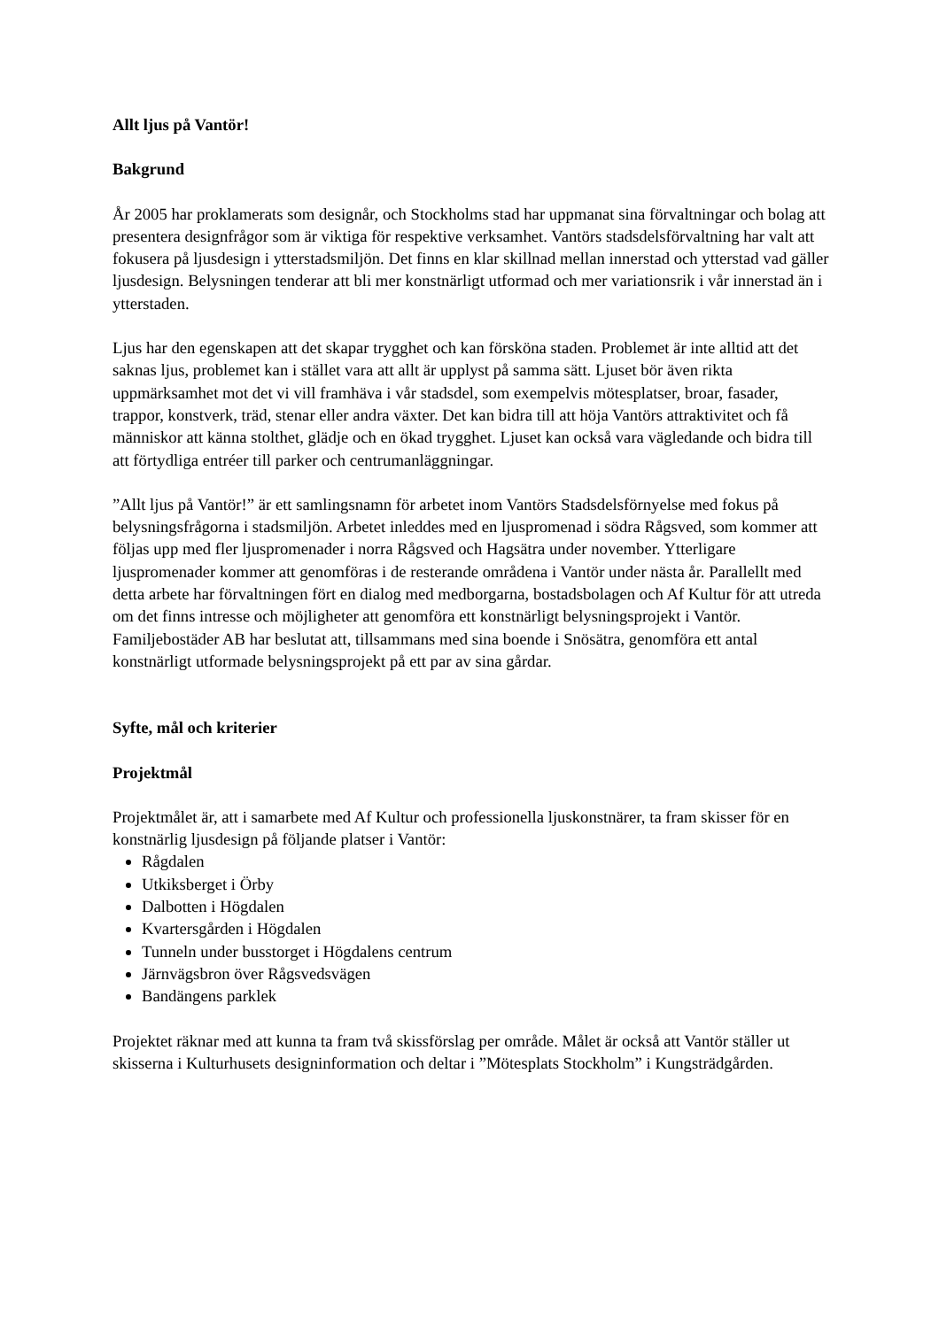Allt ljus på Vantör!
Bakgrund
År 2005 har proklamerats som designår, och Stockholms stad har uppmanat sina förvaltningar och bolag att presentera designfrågor som är viktiga för respektive verksamhet. Vantörs stadsdelsförvaltning har valt att fokusera på ljusdesign i ytterstadsmiljön. Det finns en klar skillnad mellan innerstad och ytterstad vad gäller ljusdesign. Belysningen tenderar att bli mer konstnärligt utformad och mer variationsrik i vår innerstad än i ytterstaden.
Ljus har den egenskapen att det skapar trygghet och kan försköna staden. Problemet är inte alltid att det saknas ljus, problemet kan i stället vara att allt är upplyst på samma sätt. Ljuset bör även rikta uppmärksamhet mot det vi vill framhäva i vår stadsdel, som exempelvis mötesplatser, broar, fasader, trappor, konstverk, träd, stenar eller andra växter. Det kan bidra till att höja Vantörs attraktivitet och få människor att känna stolthet, glädje och en ökad trygghet. Ljuset kan också vara vägledande och bidra till att förtydliga entréer till parker och centrumanläggningar.
”Allt ljus på Vantör!” är ett samlingsnamn för arbetet inom Vantörs Stadsdelsförnyelse med fokus på belysningsfrågorna i stadsmiljön. Arbetet inleddes med en ljuspromenad i södra Rågsved, som kommer att följas upp med fler ljuspromenader i norra Rågsved och Hagsätra under november. Ytterligare ljuspromenader kommer att genomföras i de resterande områdena i Vantör under nästa år. Parallellt med detta arbete har förvaltningen fört en dialog med medborgarna, bostadsbolagen och Af Kultur för att utreda om det finns intresse och möjligheter att genomföra ett konstnärligt belysningsprojekt i Vantör. Familjebostäder AB har beslutat att, tillsammans med sina boende i Snösätra, genomföra ett antal konstnärligt utformade belysningsprojekt på ett par av sina gårdar.
Syfte, mål och kriterier
Projektmål
Projektmålet är, att i samarbete med Af Kultur och professionella ljuskonstnärer, ta fram skisser för en konstnärlig ljusdesign på följande platser i Vantör:
Rågdalen
Utkiksberget i Örby
Dalbotten i Högdalen
Kvartersgården i Högdalen
Tunneln under busstorget i Högdalens centrum
Järnvägsbron över Rågsvedsvägen
Bandängens parklek
Projektet räknar med att kunna ta fram två skissförslag per område. Målet är också att Vantör ställer ut skisserna i Kulturhusets designinformation och deltar i ”Mötesplats Stockholm” i Kungsträdgården.